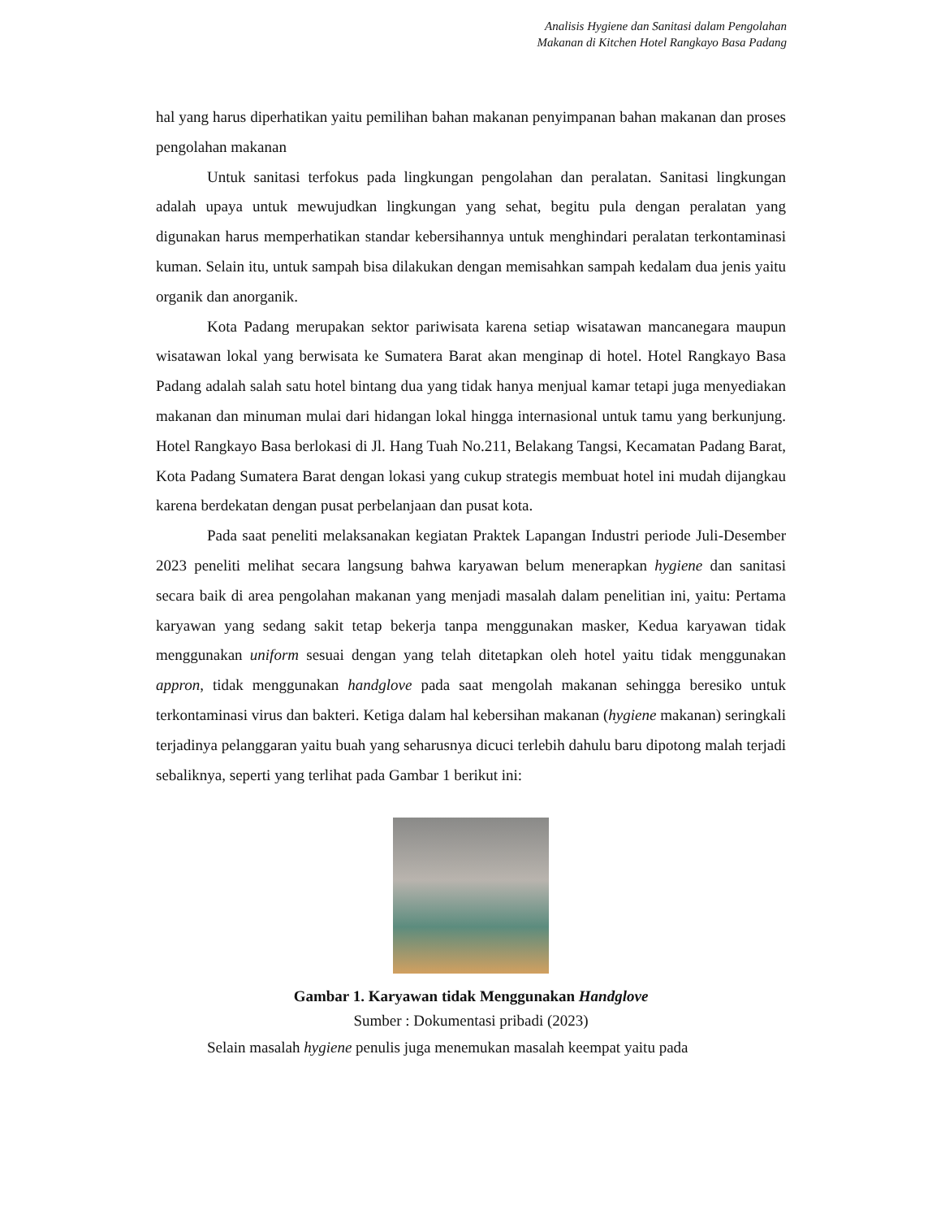Analisis Hygiene dan Sanitasi dalam Pengolahan
Makanan di Kitchen Hotel Rangkayo Basa Padang
hal yang harus diperhatikan yaitu pemilihan bahan makanan penyimpanan bahan makanan dan proses pengolahan makanan
Untuk sanitasi terfokus pada lingkungan pengolahan dan peralatan. Sanitasi lingkungan adalah upaya untuk mewujudkan lingkungan yang sehat, begitu pula dengan peralatan yang digunakan harus memperhatikan standar kebersihannya untuk menghindari peralatan terkontaminasi kuman. Selain itu, untuk sampah bisa dilakukan dengan memisahkan sampah kedalam dua jenis yaitu organik dan anorganik.
Kota Padang merupakan sektor pariwisata karena setiap wisatawan mancanegara maupun wisatawan lokal yang berwisata ke Sumatera Barat akan menginap di hotel. Hotel Rangkayo Basa Padang adalah salah satu hotel bintang dua yang tidak hanya menjual kamar tetapi juga menyediakan makanan dan minuman mulai dari hidangan lokal hingga internasional untuk tamu yang berkunjung. Hotel Rangkayo Basa berlokasi di Jl. Hang Tuah No.211, Belakang Tangsi, Kecamatan Padang Barat, Kota Padang Sumatera Barat dengan lokasi yang cukup strategis membuat hotel ini mudah dijangkau karena berdekatan dengan pusat perbelanjaan dan pusat kota.
Pada saat peneliti melaksanakan kegiatan Praktek Lapangan Industri periode Juli-Desember 2023 peneliti melihat secara langsung bahwa karyawan belum menerapkan hygiene dan sanitasi secara baik di area pengolahan makanan yang menjadi masalah dalam penelitian ini, yaitu: Pertama karyawan yang sedang sakit tetap bekerja tanpa menggunakan masker, Kedua karyawan tidak menggunakan uniform sesuai dengan yang telah ditetapkan oleh hotel yaitu tidak menggunakan appron, tidak menggunakan handglove pada saat mengolah makanan sehingga beresiko untuk terkontaminasi virus dan bakteri. Ketiga dalam hal kebersihan makanan (hygiene makanan) seringkali terjadinya pelanggaran yaitu buah yang seharusnya dicuci terlebih dahulu baru dipotong malah terjadi sebaliknya, seperti yang terlihat pada Gambar 1 berikut ini:
Gambar 1. Karyawan tidak Menggunakan Handglove
Sumber : Dokumentasi pribadi (2023)
Selain masalah hygiene penulis juga menemukan masalah keempat yaitu pada